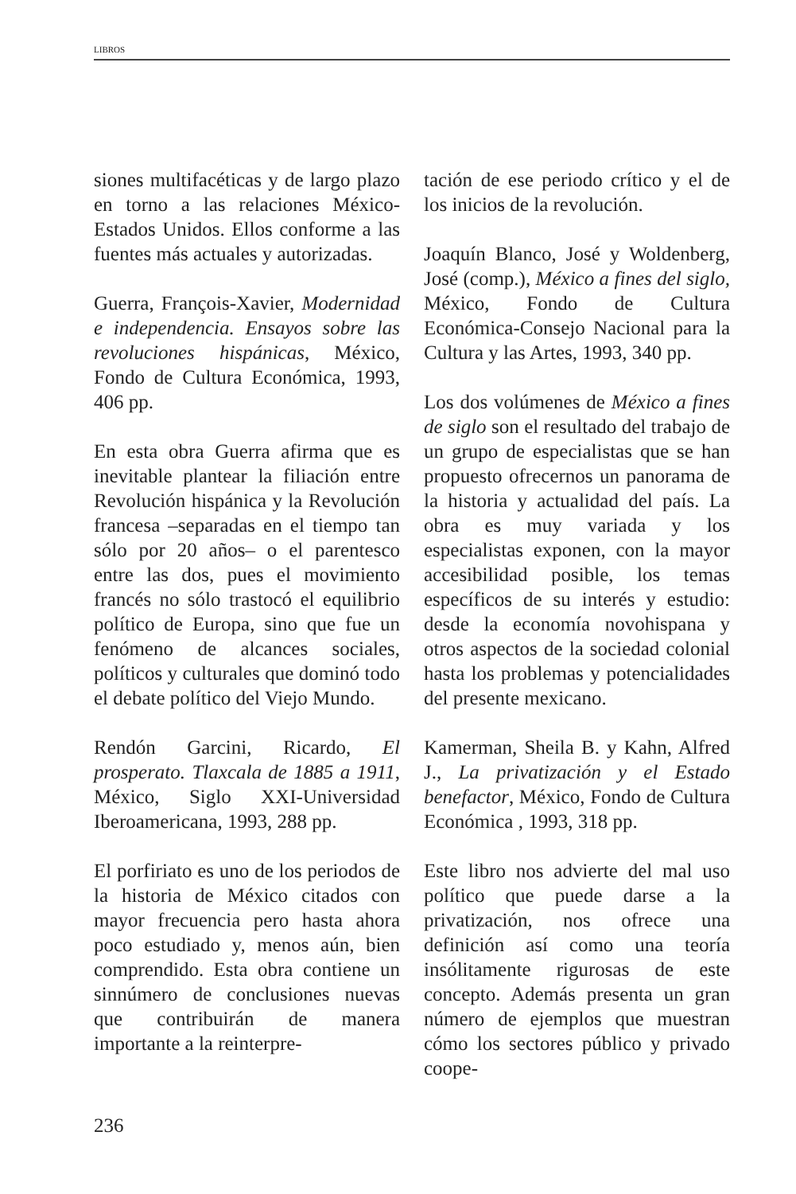LIBROS
siones multifacéticas y de largo plazo en torno a las relaciones México-Estados Unidos. Ellos conforme a las fuentes más actuales y autorizadas.
Guerra, François-Xavier, Modernidad e independencia. Ensayos sobre las revoluciones hispánicas, México, Fondo de Cultura Económica, 1993, 406 pp.
En esta obra Guerra afirma que es inevitable plantear la filiación entre Revolución hispánica y la Revolución francesa –separadas en el tiempo tan sólo por 20 años– o el parentesco entre las dos, pues el movimiento francés no sólo trastocó el equilibrio político de Europa, sino que fue un fenómeno de alcances sociales, políticos y culturales que dominó todo el debate político del Viejo Mundo.
Rendón Garcini, Ricardo, El prosperato. Tlaxcala de 1885 a 1911, México, Siglo XXI-Universidad Iberoamericana, 1993, 288 pp.
El porfiriato es uno de los periodos de la historia de México citados con mayor frecuencia pero hasta ahora poco estudiado y, menos aún, bien comprendido. Esta obra contiene un sinnúmero de conclusiones nuevas que contribuirán de manera importante a la reinterpre-
tación de ese periodo crítico y el de los inicios de la revolución.
Joaquín Blanco, José y Woldenberg, José (comp.), México a fines del siglo, México, Fondo de Cultura Económica-Consejo Nacional para la Cultura y las Artes, 1993, 340 pp.
Los dos volúmenes de México a fines de siglo son el resultado del trabajo de un grupo de especialistas que se han propuesto ofrecernos un panorama de la historia y actualidad del país. La obra es muy variada y los especialistas exponen, con la mayor accesibilidad posible, los temas específicos de su interés y estudio: desde la economía novohispana y otros aspectos de la sociedad colonial hasta los problemas y potencialidades del presente mexicano.
Kamerman, Sheila B. y Kahn, Alfred J., La privatización y el Estado benefactor, México, Fondo de Cultura Económica , 1993, 318 pp.
Este libro nos advierte del mal uso político que puede darse a la privatización, nos ofrece una definición así como una teoría insólitamente rigurosas de este concepto. Además presenta un gran número de ejemplos que muestran cómo los sectores público y privado coope-
236